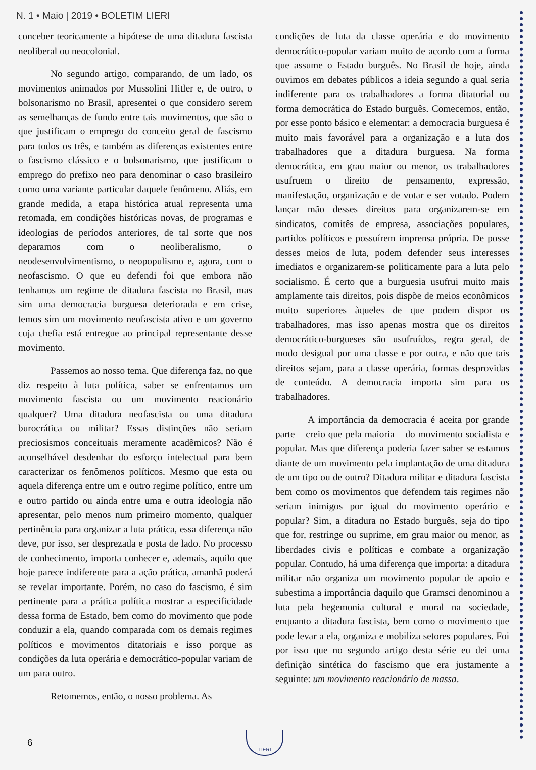N. 1 • Maio | 2019 • BOLETIM LIERI
conceber teoricamente a hipótese de uma ditadura fascista neoliberal ou neocolonial.
No segundo artigo, comparando, de um lado, os movimentos animados por Mussolini Hitler e, de outro, o bolsonarismo no Brasil, apresentei o que considero serem as semelhanças de fundo entre tais movimentos, que são o que justificam o emprego do conceito geral de fascismo para todos os três, e também as diferenças existentes entre o fascismo clássico e o bolsonarismo, que justificam o emprego do prefixo neo para denominar o caso brasileiro como uma variante particular daquele fenômeno. Aliás, em grande medida, a etapa histórica atual representa uma retomada, em condições históricas novas, de programas e ideologias de períodos anteriores, de tal sorte que nos deparamos com o neoliberalismo, o neodesenvolvimentismo, o neopopulismo e, agora, com o neofascismo. O que eu defendi foi que embora não tenhamos um regime de ditadura fascista no Brasil, mas sim uma democracia burguesa deteriorada e em crise, temos sim um movimento neofascista ativo e um governo cuja chefia está entregue ao principal representante desse movimento.
Passemos ao nosso tema. Que diferença faz, no que diz respeito à luta política, saber se enfrentamos um movimento fascista ou um movimento reacionário qualquer? Uma ditadura neofascista ou uma ditadura burocrática ou militar? Essas distinções não seriam preciosismos conceituais meramente acadêmicos? Não é aconselhável desdenhar do esforço intelectual para bem caracterizar os fenômenos políticos. Mesmo que esta ou aquela diferença entre um e outro regime político, entre um e outro partido ou ainda entre uma e outra ideologia não apresentar, pelo menos num primeiro momento, qualquer pertinência para organizar a luta prática, essa diferença não deve, por isso, ser desprezada e posta de lado. No processo de conhecimento, importa conhecer e, ademais, aquilo que hoje parece indiferente para a ação prática, amanhã poderá se revelar importante. Porém, no caso do fascismo, é sim pertinente para a prática política mostrar a especificidade dessa forma de Estado, bem como do movimento que pode conduzir a ela, quando comparada com os demais regimes políticos e movimentos ditatoriais e isso porque as condições da luta operária e democrático-popular variam de um para outro.
Retomemos, então, o nosso problema. As
condições de luta da classe operária e do movimento democrático-popular variam muito de acordo com a forma que assume o Estado burguês. No Brasil de hoje, ainda ouvimos em debates públicos a ideia segundo a qual seria indiferente para os trabalhadores a forma ditatorial ou forma democrática do Estado burguês. Comecemos, então, por esse ponto básico e elementar: a democracia burguesa é muito mais favorável para a organização e a luta dos trabalhadores que a ditadura burguesa. Na forma democrática, em grau maior ou menor, os trabalhadores usufruem o direito de pensamento, expressão, manifestação, organização e de votar e ser votado. Podem lançar mão desses direitos para organizarem-se em sindicatos, comitês de empresa, associações populares, partidos políticos e possuírem imprensa própria. De posse desses meios de luta, podem defender seus interesses imediatos e organizarem-se politicamente para a luta pelo socialismo. É certo que a burguesia usufrui muito mais amplamente tais direitos, pois dispõe de meios econômicos muito superiores àqueles de que podem dispor os trabalhadores, mas isso apenas mostra que os direitos democrático-burgueses são usufruídos, regra geral, de modo desigual por uma classe e por outra, e não que tais direitos sejam, para a classe operária, formas desprovidas de conteúdo. A democracia importa sim para os trabalhadores.
A importância da democracia é aceita por grande parte – creio que pela maioria – do movimento socialista e popular. Mas que diferença poderia fazer saber se estamos diante de um movimento pela implantação de uma ditadura de um tipo ou de outro? Ditadura militar e ditadura fascista bem como os movimentos que defendem tais regimes não seriam inimigos por igual do movimento operário e popular? Sim, a ditadura no Estado burguês, seja do tipo que for, restringe ou suprime, em grau maior ou menor, as liberdades civis e políticas e combate a organização popular. Contudo, há uma diferença que importa: a ditadura militar não organiza um movimento popular de apoio e subestima a importância daquilo que Gramsci denominou a luta pela hegemonia cultural e moral na sociedade, enquanto a ditadura fascista, bem como o movimento que pode levar a ela, organiza e mobiliza setores populares. Foi por isso que no segundo artigo desta série eu dei uma definição sintética do fascismo que era justamente a seguinte: um movimento reacionário de massa.
6
LIERI